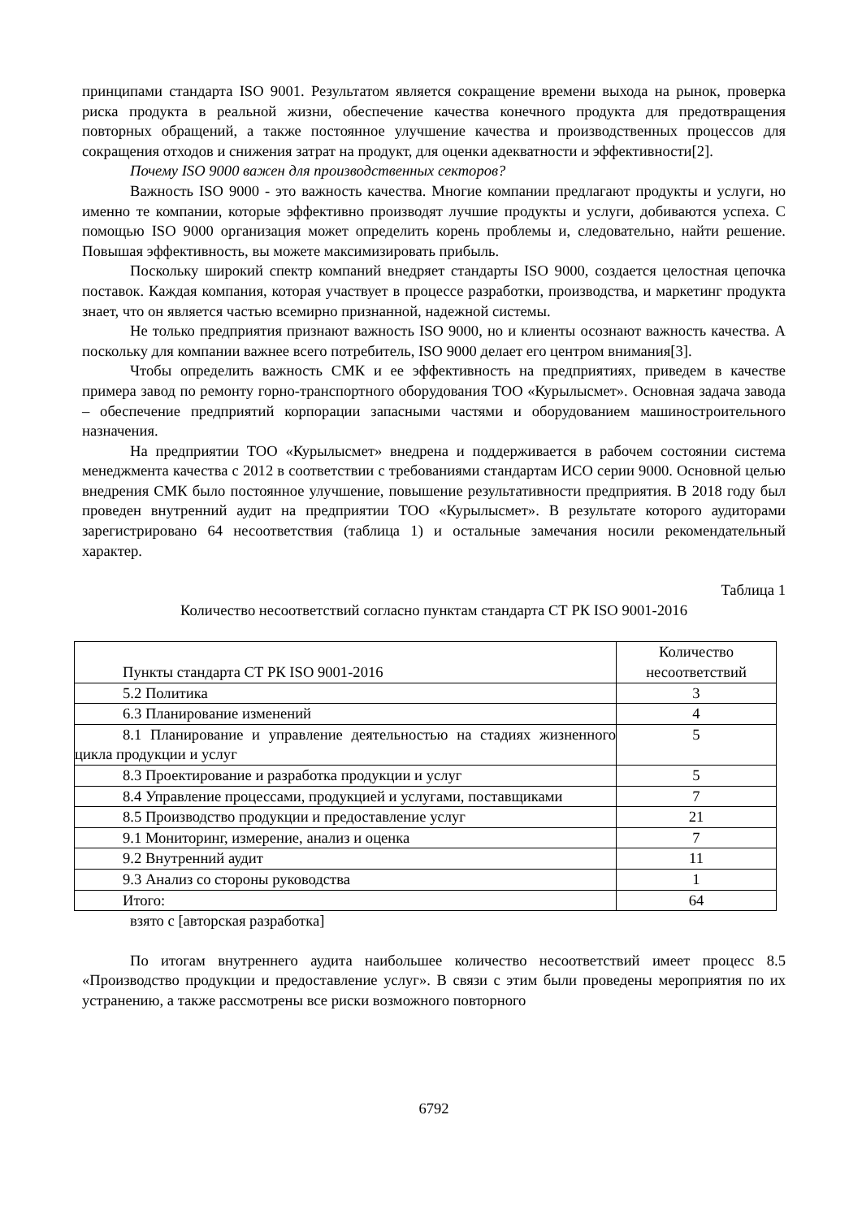принципами стандарта ISO 9001. Результатом является сокращение времени выхода на рынок, проверка риска продукта в реальной жизни, обеспечение качества конечного продукта для предотвращения повторных обращений, а также постоянное улучшение качества и производственных процессов для сокращения отходов и снижения затрат на продукт, для оценки адекватности и эффективности[2].
Почему ISO 9000 важен для производственных секторов?
Важность ISO 9000 - это важность качества. Многие компании предлагают продукты и услуги, но именно те компании, которые эффективно производят лучшие продукты и услуги, добиваются успеха. С помощью ISO 9000 организация может определить корень проблемы и, следовательно, найти решение. Повышая эффективность, вы можете максимизировать прибыль.
Поскольку широкий спектр компаний внедряет стандарты ISO 9000, создается целостная цепочка поставок. Каждая компания, которая участвует в процессе разработки, производства, и маркетинг продукта знает, что он является частью всемирно признанной, надежной системы.
Не только предприятия признают важность ISO 9000, но и клиенты осознают важность качества. А поскольку для компании важнее всего потребитель, ISO 9000 делает его центром внимания[3].
Чтобы определить важность СМК и ее эффективность на предприятиях, приведем в качестве примера завод по ремонту горно-транспортного оборудования ТОО «Курылысмет». Основная задача завода – обеспечение предприятий корпорации запасными частями и оборудованием машиностроительного назначения.
На предприятии ТОО «Курылысмет» внедрена и поддерживается в рабочем состоянии система менеджмента качества с 2012 в соответствии с требованиями стандартам ИСО серии 9000. Основной целью внедрения СМК было постоянное улучшение, повышение результативности предприятия. В 2018 году был проведен внутренний аудит на предприятии ТОО «Курылысмет». В результате которого аудиторами зарегистрировано 64 несоответствия (таблица 1) и остальные замечания носили рекомендательный характер.
Таблица 1
Количество несоответствий согласно пунктам стандарта СТ РК ISO 9001-2016
| Пункты стандарта СТ РК ISO 9001-2016 | Количество несоответствий |
| 5.2 Политика | 3 |
| 6.3 Планирование изменений | 4 |
| 8.1 Планирование и управление деятельностью на стадиях жизненного цикла продукции и услуг | 5 |
| 8.3 Проектирование и разработка продукции и услуг | 5 |
| 8.4 Управление процессами, продукцией и услугами, поставщиками | 7 |
| 8.5 Производство продукции и предоставление услуг | 21 |
| 9.1 Мониторинг, измерение, анализ и оценка | 7 |
| 9.2 Внутренний аудит | 11 |
| 9.3 Анализ со стороны руководства | 1 |
| Итого: | 64 |
взято с [авторская разработка]
По итогам внутреннего аудита наибольшее количество несоответствий имеет процесс 8.5 «Производство продукции и предоставление услуг». В связи с этим были проведены мероприятия по их устранению, а также рассмотрены все риски возможного повторного
6792